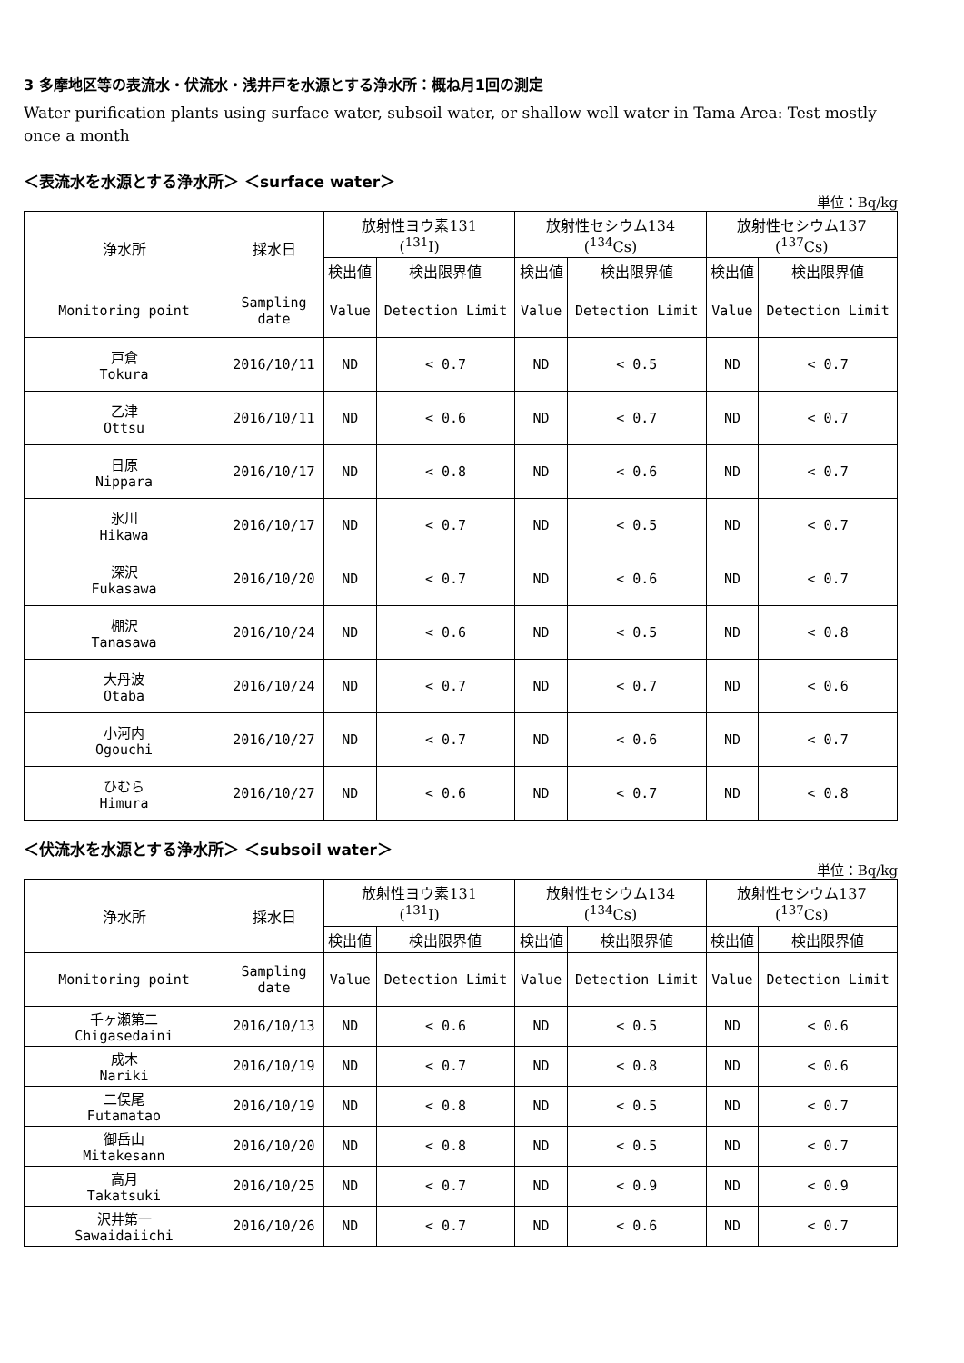3 多摩地区等の表流水・伏流水・浅井戸を水源とする浄水所：概ね月1回の測定
Water purification plants using surface water, subsoil water, or shallow well water in Tama Area: Test mostly once a month
＜表流水を水源とする浄水所＞ ＜surface water＞
単位：Bq/kg
| 浄水所 | 採水日 | 放射性ヨウ素131 (<sup>131</sup>I) | | 放射性セシウム134 (<sup>134</sup>Cs) | | 放射性セシウム137 (<sup>137</sup>Cs) | |
| --- | --- | --- | --- | --- | --- | --- | --- |
| | | 検出値 | 検出限界値 | 検出値 | 検出限界値 | 検出値 | 検出限界値 |
| Monitoring point | Sampling date | Value | Detection Limit | Value | Detection Limit | Value | Detection Limit |
| 戸倉 Tokura | 2016/10/11 | ND | < 0.7 | ND | < 0.5 | ND | < 0.7 |
| 乙津 Ottsu | 2016/10/11 | ND | < 0.6 | ND | < 0.7 | ND | < 0.7 |
| 日原 Nippara | 2016/10/17 | ND | < 0.8 | ND | < 0.6 | ND | < 0.7 |
| 氷川 Hikawa | 2016/10/17 | ND | < 0.7 | ND | < 0.5 | ND | < 0.7 |
| 深沢 Fukasawa | 2016/10/20 | ND | < 0.7 | ND | < 0.6 | ND | < 0.7 |
| 棚沢 Tanasawa | 2016/10/24 | ND | < 0.6 | ND | < 0.5 | ND | < 0.8 |
| 大丹波 Otaba | 2016/10/24 | ND | < 0.7 | ND | < 0.7 | ND | < 0.6 |
| 小河内 Ogouchi | 2016/10/27 | ND | < 0.7 | ND | < 0.6 | ND | < 0.7 |
| ひむら Himura | 2016/10/27 | ND | < 0.6 | ND | < 0.7 | ND | < 0.8 |
＜伏流水を水源とする浄水所＞ ＜subsoil water＞
単位：Bq/kg
| 浄水所 | 採水日 | 放射性ヨウ素131 (<sup>131</sup>I) | | 放射性セシウム134 (<sup>134</sup>Cs) | | 放射性セシウム137 (<sup>137</sup>Cs) | |
| --- | --- | --- | --- | --- | --- | --- | --- |
| | | 検出値 | 検出限界値 | 検出値 | 検出限界値 | 検出値 | 検出限界値 |
| Monitoring point | Sampling date | Value | Detection Limit | Value | Detection Limit | Value | Detection Limit |
| 千ヶ瀬第二 Chigasedaini | 2016/10/13 | ND | < 0.6 | ND | < 0.5 | ND | < 0.6 |
| 成木 Nariki | 2016/10/19 | ND | < 0.7 | ND | < 0.8 | ND | < 0.6 |
| 二俣尾 Futamatao | 2016/10/19 | ND | < 0.8 | ND | < 0.5 | ND | < 0.7 |
| 御岳山 Mitakesann | 2016/10/20 | ND | < 0.8 | ND | < 0.5 | ND | < 0.7 |
| 高月 Takatsuki | 2016/10/25 | ND | < 0.7 | ND | < 0.9 | ND | < 0.9 |
| 沢井第一 Sawaidaiichi | 2016/10/26 | ND | < 0.7 | ND | < 0.6 | ND | < 0.7 |